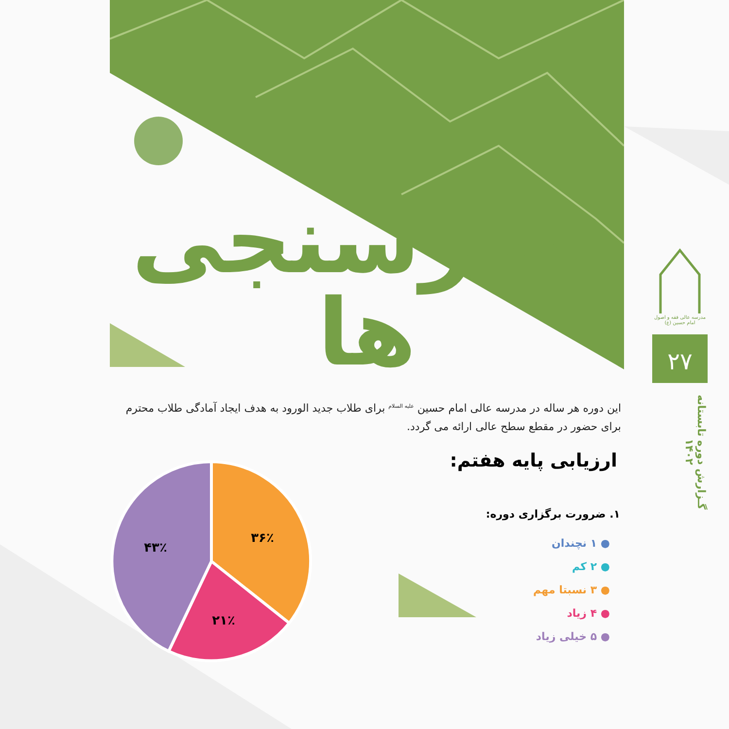نظرسنجی ها
مدرسه عالی فقه و اصول امام حسین (ع)
۲۷
گـزارش دوره تابستانه ۱۴۰۲
این دوره هر ساله در مدرسه عالی امام حسین <sup>علیه السلام</sup> برای طلاب جدید الورود به هدف ایجاد آمادگی طلاب محترم برای حضور در مقطع سطح عالی ارائه می گردد.
ارزیابی پایه هفتم:
۱. ضرورت برگزاری دوره:
● ۱ نچندان
● ۲ کم
● ۳ نسبتا مهم
● ۴ زیاد
● ۵ خیلی زیاد
۳۶٪
۲۱٪
۴۳٪